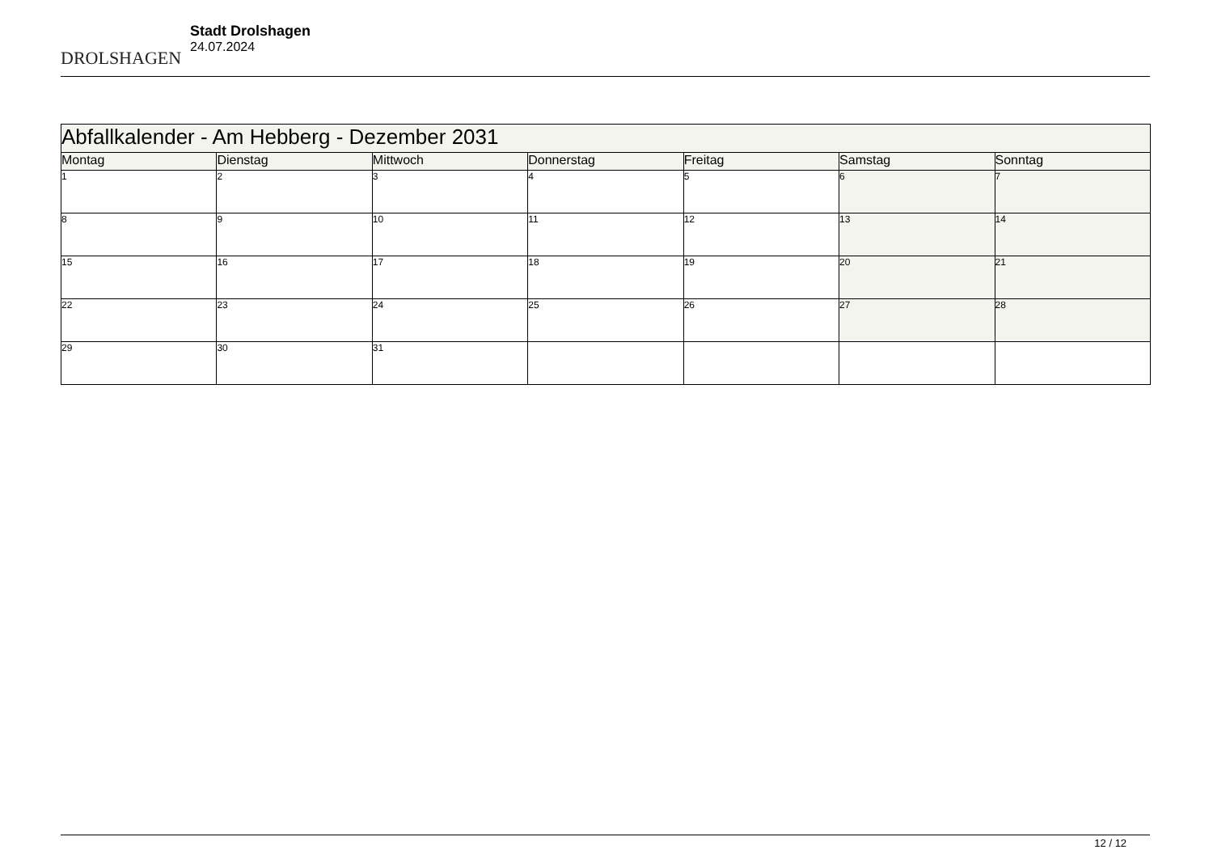DROLSHAGEN
Stadt Drolshagen
24.07.2024
| Abfallkalender - Am Hebberg - Dezember 2031 | | | | | | |
| --- | --- | --- | --- | --- | --- | --- |
| Montag | Dienstag | Mittwoch | Donnerstag | Freitag | Samstag | Sonntag |
| 1 | 2 | 3 | 4 | 5 | 6 | 7 |
| 8 | 9 | 10 | 11 | 12 | 13 | 14 |
| 15 | 16 | 17 | 18 | 19 | 20 | 21 |
| 22 | 23 | 24 | 25 | 26 | 27 | 28 |
| 29 | 30 | 31 | | | | |
12 / 12